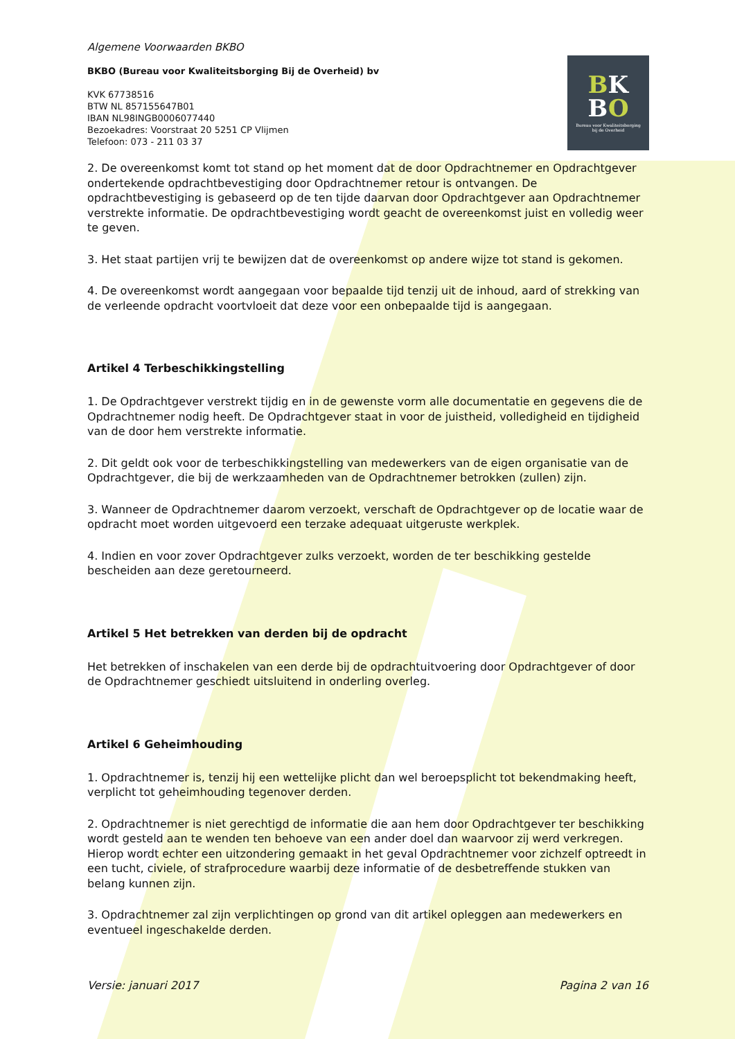BK
BO
Bureau voor Kwaliteitsborging
bij de Overheid
Algemene Voorwaarden BKBO
BKBO (Bureau voor Kwaliteitsborging Bij de Overheid) bv
KVK 67738516
BTW NL 857155647B01
IBAN NL98INGB0006077440
Bezoekadres: Voorstraat 20 5251 CP Vlijmen
Telefoon: 073 - 211 03 37
2. De overeenkomst komt tot stand op het moment dat de door Opdrachtnemer en Opdrachtgever ondertekende opdrachtbevestiging door Opdrachtnemer retour is ontvangen. De opdrachtbevestiging is gebaseerd op de ten tijde daarvan door Opdrachtgever aan Opdrachtnemer verstrekte informatie. De opdrachtbevestiging wordt geacht de overeenkomst juist en volledig weer te geven.
3. Het staat partijen vrij te bewijzen dat de overeenkomst op andere wijze tot stand is gekomen.
4. De overeenkomst wordt aangegaan voor bepaalde tijd tenzij uit de inhoud, aard of strekking van de verleende opdracht voortvloeit dat deze voor een onbepaalde tijd is aangegaan.
Artikel 4 Terbeschikkingstelling
1. De Opdrachtgever verstrekt tijdig en in de gewenste vorm alle documentatie en gegevens die de Opdrachtnemer nodig heeft. De Opdrachtgever staat in voor de juistheid, volledigheid en tijdigheid van de door hem verstrekte informatie.
2. Dit geldt ook voor de terbeschikkingstelling van medewerkers van de eigen organisatie van de Opdrachtgever, die bij de werkzaamheden van de Opdrachtnemer betrokken (zullen) zijn.
3. Wanneer de Opdrachtnemer daarom verzoekt, verschaft de Opdrachtgever op de locatie waar de opdracht moet worden uitgevoerd een terzake adequaat uitgeruste werkplek.
4. Indien en voor zover Opdrachtgever zulks verzoekt, worden de ter beschikking gestelde bescheiden aan deze geretourneerd.
Artikel 5 Het betrekken van derden bij de opdracht
Het betrekken of inschakelen van een derde bij de opdrachtuitvoering door Opdrachtgever of door de Opdrachtnemer geschiedt uitsluitend in onderling overleg.
Artikel 6 Geheimhouding
1. Opdrachtnemer is, tenzij hij een wettelijke plicht dan wel beroepsplicht tot bekendmaking heeft, verplicht tot geheimhouding tegenover derden.
2. Opdrachtnemer is niet gerechtigd de informatie die aan hem door Opdrachtgever ter beschikking wordt gesteld aan te wenden ten behoeve van een ander doel dan waarvoor zij werd verkregen. Hierop wordt echter een uitzondering gemaakt in het geval Opdrachtnemer voor zichzelf optreedt in een tucht, civiele, of strafprocedure waarbij deze informatie of de desbetreffende stukken van belang kunnen zijn.
3. Opdrachtnemer zal zijn verplichtingen op grond van dit artikel opleggen aan medewerkers en eventueel ingeschakelde derden.
Versie: januari 2017 Pagina 2 van 16